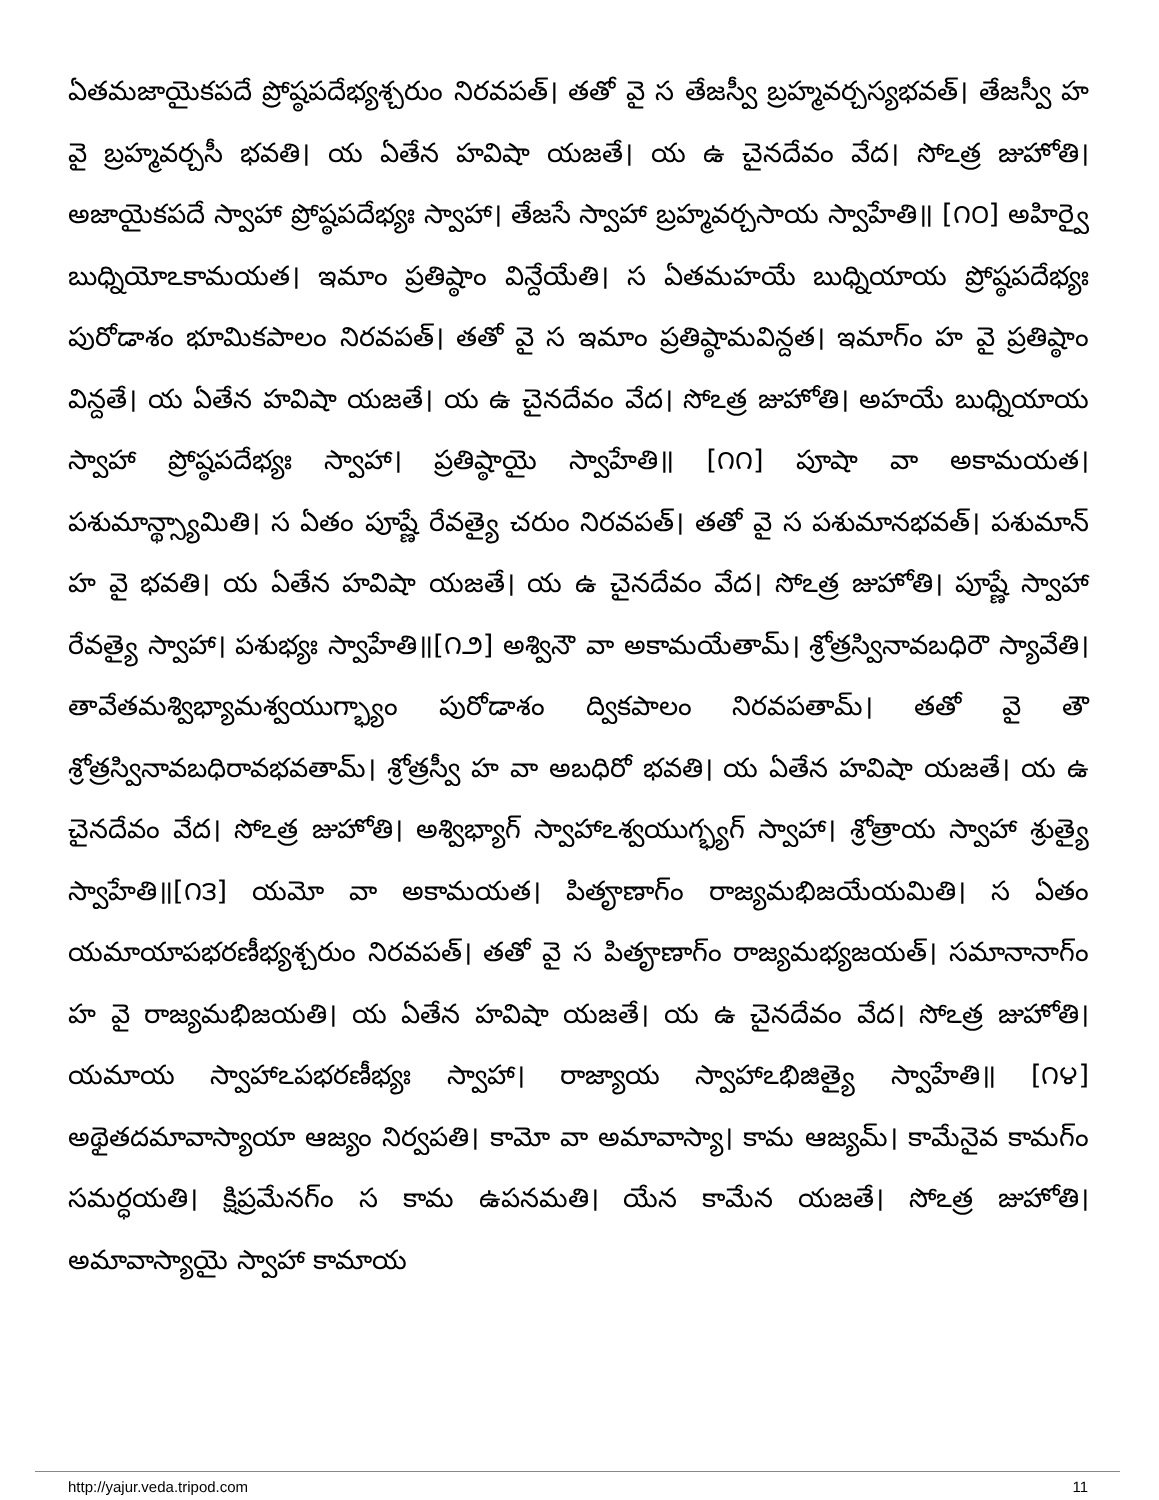ఏతమజాయైకపదే ప్రోష్ఠపదేభ్యశ్చరుం నిరవపత్। తతో వై స తేజస్వీ బ్రహ్మవర్చస్యభవత్। తేజస్వీ హ వై బ్రహ్మవర్చసీ భవతి। య ఏతేన హవిషా యజతే। య ఉ చైనదేవం వేద। సోఽత్ర జుహోతి। అజాయైకపదే స్వాహా ప్రోష్ఠపదేభ్యః స్వాహా। తేజసే స్వాహా బ్రహ్మవర్చసాయ స్వాహేతి॥ [౧౦] అహిర్వై బుధ్నియోఽకామయత। ఇమాం ప్రతిష్ఠాం విన్దేయేతి। స ఏతమహయే బుధ్నియాయ ప్రోష్ఠపదేభ్యః పురోడాశం భూమికపాలం నిరవపత్। తతో వై స ఇమాం ప్రతిష్ఠామవిన్దత। ఇమాగ్ం హ వై ప్రతిష్ఠాం విన్దతే। య ఏతేన హవిషా యజతే। య ఉ చైనదేవం వేద। సోఽత్ర జుహోతి। అహయే బుధ్నియాయ స్వాహా ప్రోష్ఠపదేభ్యః స్వాహా। ప్రతిష్ఠాయై స్వాహేతి॥ [౧౧] పూషా వా అకామయత। పశుమాన్థ్స్యామితి। స ఏతం పూష్ణే రేవత్యై చరుం నిరవపత్। తతో వై స పశుమానభవత్। పశుమాన్ హ వై భవతి। య ఏతేన హవిషా యజతే। య ఉ చైనదేవం వేద। సోఽత్ర జుహోతి। పూష్ణే స్వాహా రేవత్యై స్వాహా। పశుభ్యః స్వాహేతి॥[౧౨] అశ్వినౌ వా అకామయేతామ్। శ్రోత్రస్వినావబధిరౌ స్యావేతి। తావేతమశ్విభ్యామశ్వయుగ్భ్యాం పురోడాశం ద్వికపాలం నిరవపతామ్। తతో వై తౌ శ్రోత్రస్వినావబధిరావభవతామ్। శ్రోత్రస్వీ హ వా అబధిరో భవతి। య ఏతేన హవిషా యజతే। య ఉ చైనదేవం వేద। సోఽత్ర జుహోతి। అశ్విభ్యాగ్ స్వాహాఽశ్వయుగ్భ్యగ్ స్వాహా। శ్రోత్రాయ స్వాహా శ్రుత్యై స్వాహేతి॥[౧౩] యమో వా అకామయత। పితౄణాగ్ం రాజ్యమభిజయేయమితి। స ఏతం యమాయాపభరణీభ్యశ్చరుం నిరవపత్। తతో వై స పితౄణాగ్ం రాజ్యమభ్యజయత్। సమానానాగ్ం హ వై రాజ్యమభిజయతి। య ఏతేన హవిషా యజతే। య ఉ చైనదేవం వేద। సోఽత్ర జుహోతి। యమాయ స్వాహాఽపభరణీభ్యః స్వాహా। రాజ్యాయ స్వాహాఽభిజిత్యై స్వాహేతి॥ [౧౪] అథైతదమావాస్యాయా ఆజ్యం నిర్వపతి। కామో వా అమావాస్యా। కామ ఆజ్యమ్। కామేనైవ కామగ్ం సమర్ధయతి। క్షిప్రమేనగ్ం స కామ ఉపనమతి। యేన కామేన యజతే। సోఽత్ర జుహోతి। అమావాస్యాయై స్వాహా కామాయ
http://yajur.veda.tripod.com 11